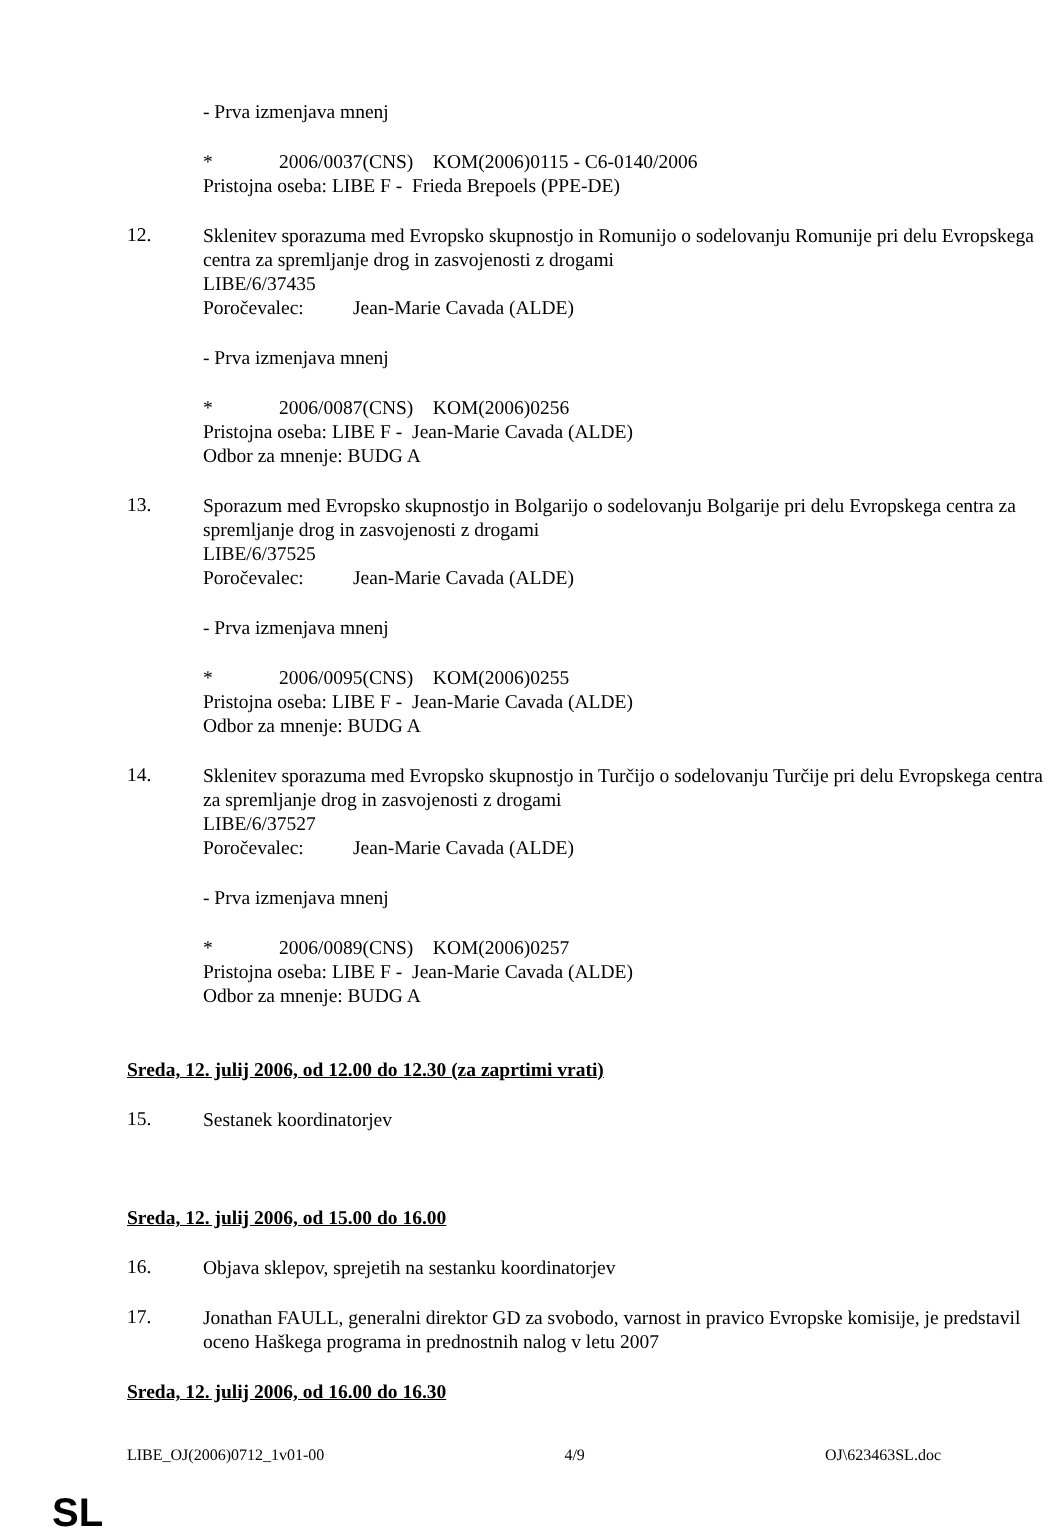- Prva izmenjava mnenj
* 2006/0037(CNS) KOM(2006)0115 - C6-0140/2006
Pristojna oseba: LIBE F - Frieda Brepoels (PPE-DE)
12.
Sklenitev sporazuma med Evropsko skupnostjo in Romunijo o sodelovanju Romunije pri delu Evropskega centra za spremljanje drog in zasvojenosti z drogami
LIBE/6/37435
Poročevalec: Jean-Marie Cavada (ALDE)
- Prva izmenjava mnenj
* 2006/0087(CNS) KOM(2006)0256
Pristojna oseba: LIBE F - Jean-Marie Cavada (ALDE)
Odbor za mnenje: BUDG A
13.
Sporazum med Evropsko skupnostjo in Bolgarijo o sodelovanju Bolgarije pri delu Evropskega centra za spremljanje drog in zasvojenosti z drogami
LIBE/6/37525
Poročevalec: Jean-Marie Cavada (ALDE)
- Prva izmenjava mnenj
* 2006/0095(CNS) KOM(2006)0255
Pristojna oseba: LIBE F - Jean-Marie Cavada (ALDE)
Odbor za mnenje: BUDG A
14.
Sklenitev sporazuma med Evropsko skupnostjo in Turčijo o sodelovanju Turčije pri delu Evropskega centra za spremljanje drog in zasvojenosti z drogami
LIBE/6/37527
Poročevalec: Jean-Marie Cavada (ALDE)
- Prva izmenjava mnenj
* 2006/0089(CNS) KOM(2006)0257
Pristojna oseba: LIBE F - Jean-Marie Cavada (ALDE)
Odbor za mnenje: BUDG A
Sreda, 12. julij 2006, od 12.00 do 12.30 (za zaprtimi vrati)
15.
Sestanek koordinatorjev
Sreda, 12. julij 2006, od 15.00 do 16.00
16.
Objava sklepov, sprejetih na sestanku koordinatorjev
17.
Jonathan FAULL, generalni direktor GD za svobodo, varnost in pravico Evropske komisije, je predstavil oceno Haškega programa in prednostnih nalog v letu 2007
Sreda, 12. julij 2006, od 16.00 do 16.30
LIBE_OJ(2006)0712_1v01-00 4/9 OJ\623463SL.doc
SL